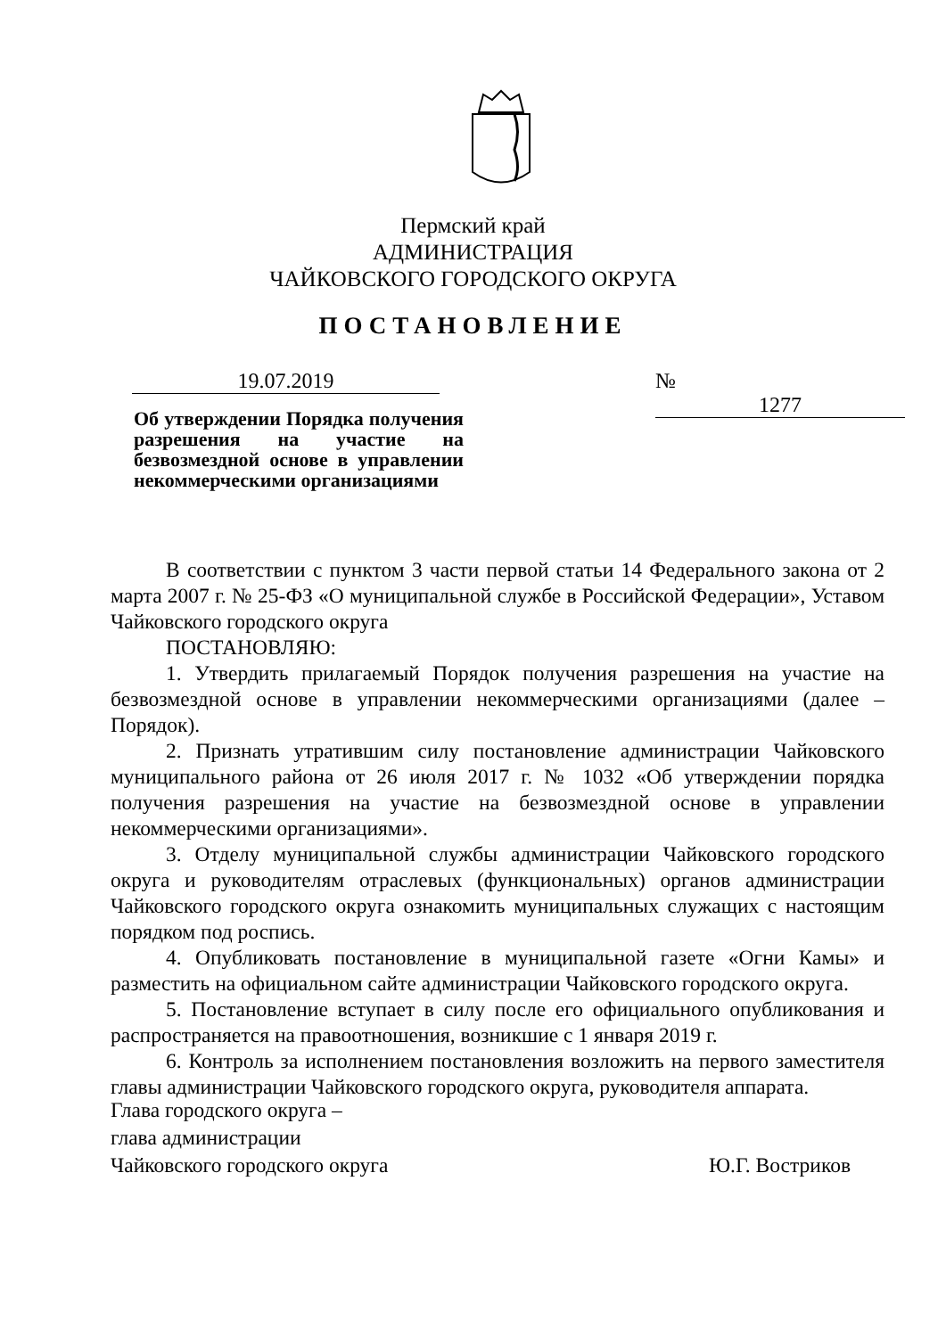Пермский край
АДМИНИСТРАЦИЯ
ЧАЙКОВСКОГО ГОРОДСКОГО ОКРУГА
ПОСТАНОВЛЕНИЕ
19.07.2019 № 1277
Об утверждении Порядка получения разрешения на участие на безвозмездной основе в управлении некоммерческими организациями
В соответствии с пунктом 3 части первой статьи 14 Федерального закона от 2 марта 2007 г. № 25-ФЗ «О муниципальной службе в Российской Федерации», Уставом Чайковского городского округа
ПОСТАНОВЛЯЮ:
1. Утвердить прилагаемый Порядок получения разрешения на участие на безвозмездной основе в управлении некоммерческими организациями (далее – Порядок).
2. Признать утратившим силу постановление администрации Чайковского муниципального района от 26 июля 2017 г. № 1032 «Об утверждении порядка получения разрешения на участие на безвозмездной основе в управлении некоммерческими организациями».
3. Отделу муниципальной службы администрации Чайковского городского округа и руководителям отраслевых (функциональных) органов администрации Чайковского городского округа ознакомить муниципальных служащих с настоящим порядком под роспись.
4. Опубликовать постановление в муниципальной газете «Огни Камы» и разместить на официальном сайте администрации Чайковского городского округа.
5. Постановление вступает в силу после его официального опубликования и распространяется на правоотношения, возникшие с 1 января 2019 г.
6. Контроль за исполнением постановления возложить на первого заместителя главы администрации Чайковского городского округа, руководителя аппарата.
Глава городского округа –
глава администрации
Чайковского городского округа
Ю.Г. Востриков